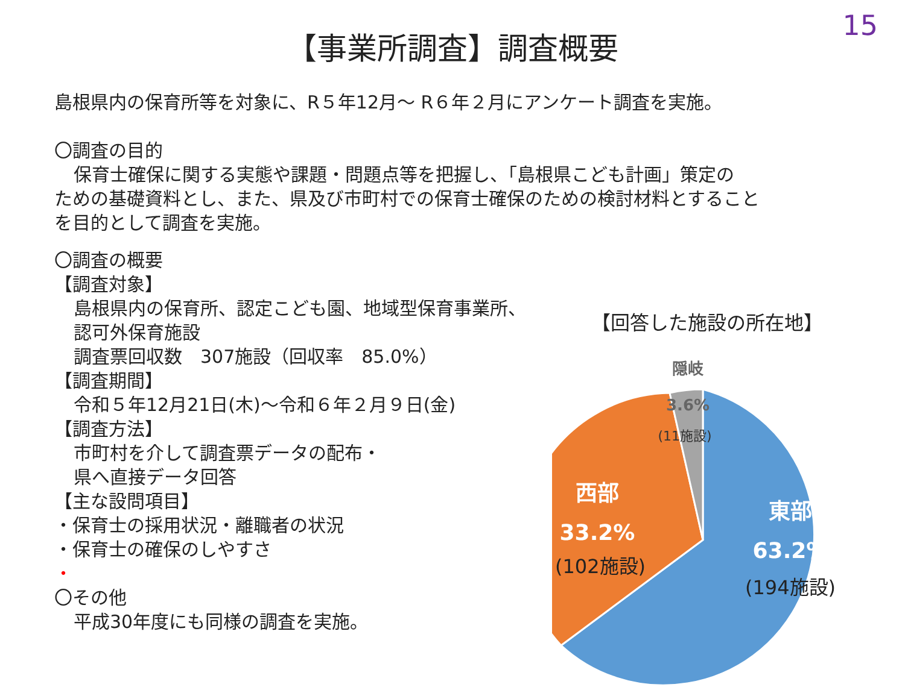15
【事業所調査】調査概要
島根県内の保育所等を対象に、R５年12月～ R６年２月にアンケート調査を実施。
〇調査の目的
保育士確保に関する実態や課題・問題点等を把握し、「島根県こども計画」策定の
ための基礎資料とし、また、県及び市町村での保育士確保のための検討材料とすること
を目的として調査を実施。
〇調査の概要
【調査対象】
島根県内の保育所、認定こども園、地域型保育事業所、
認可外保育施設
調査票回収数　307施設（回収率　85.0%）
【調査期間】
令和５年12月21日(木)～令和６年２月９日(金)
【調査方法】
市町村を介して調査票データの配布・
県へ直接データ回答
【主な設問項目】
・保育士の採用状況・離職者の状況
・保育士の確保のしやすさ
・
〇その他
平成30年度にも同様の調査を実施。
【回答した施設の所在地】
隠岐
3.6%
(11施設)
西部
33.2%
(102施設)
東部
63.2%
(194施設)